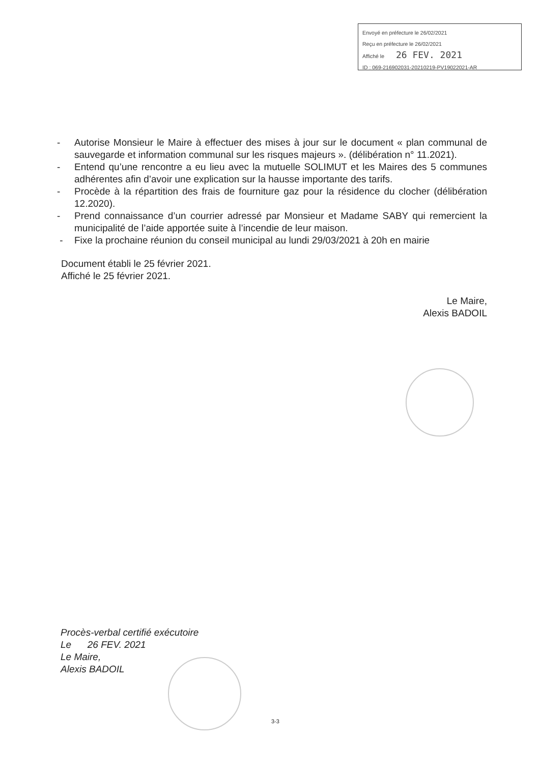Envoyé en préfecture le 26/02/2021
Reçu en préfecture le 26/02/2021
Affiché le 26 FEV. 2021
ID : 069-216902031-20210219-PV19022021-AR
- Autorise Monsieur le Maire à effectuer des mises à jour sur le document « plan communal de sauvegarde et information communal sur les risques majeurs ». (délibération n° 11.2021).
- Entend qu’une rencontre a eu lieu avec la mutuelle SOLIMUT et les Maires des 5 communes adhérentes afin d’avoir une explication sur la hausse importante des tarifs.
- Procède à la répartition des frais de fourniture gaz pour la résidence du clocher (délibération 12.2020).
- Prend connaissance d’un courrier adressé par Monsieur et Madame SABY qui remercient la municipalité de l’aide apportée suite à l’incendie de leur maison.
- Fixe la prochaine réunion du conseil municipal au lundi 29/03/2021 à 20h en mairie
Document établi le 25 février 2021.
Affiché le 25 février 2021.
Le Maire,
Alexis BADOIL
Procès-verbal certifié exécutoire
Le 26 FEV. 2021
Le Maire,
Alexis BADOIL
3-3